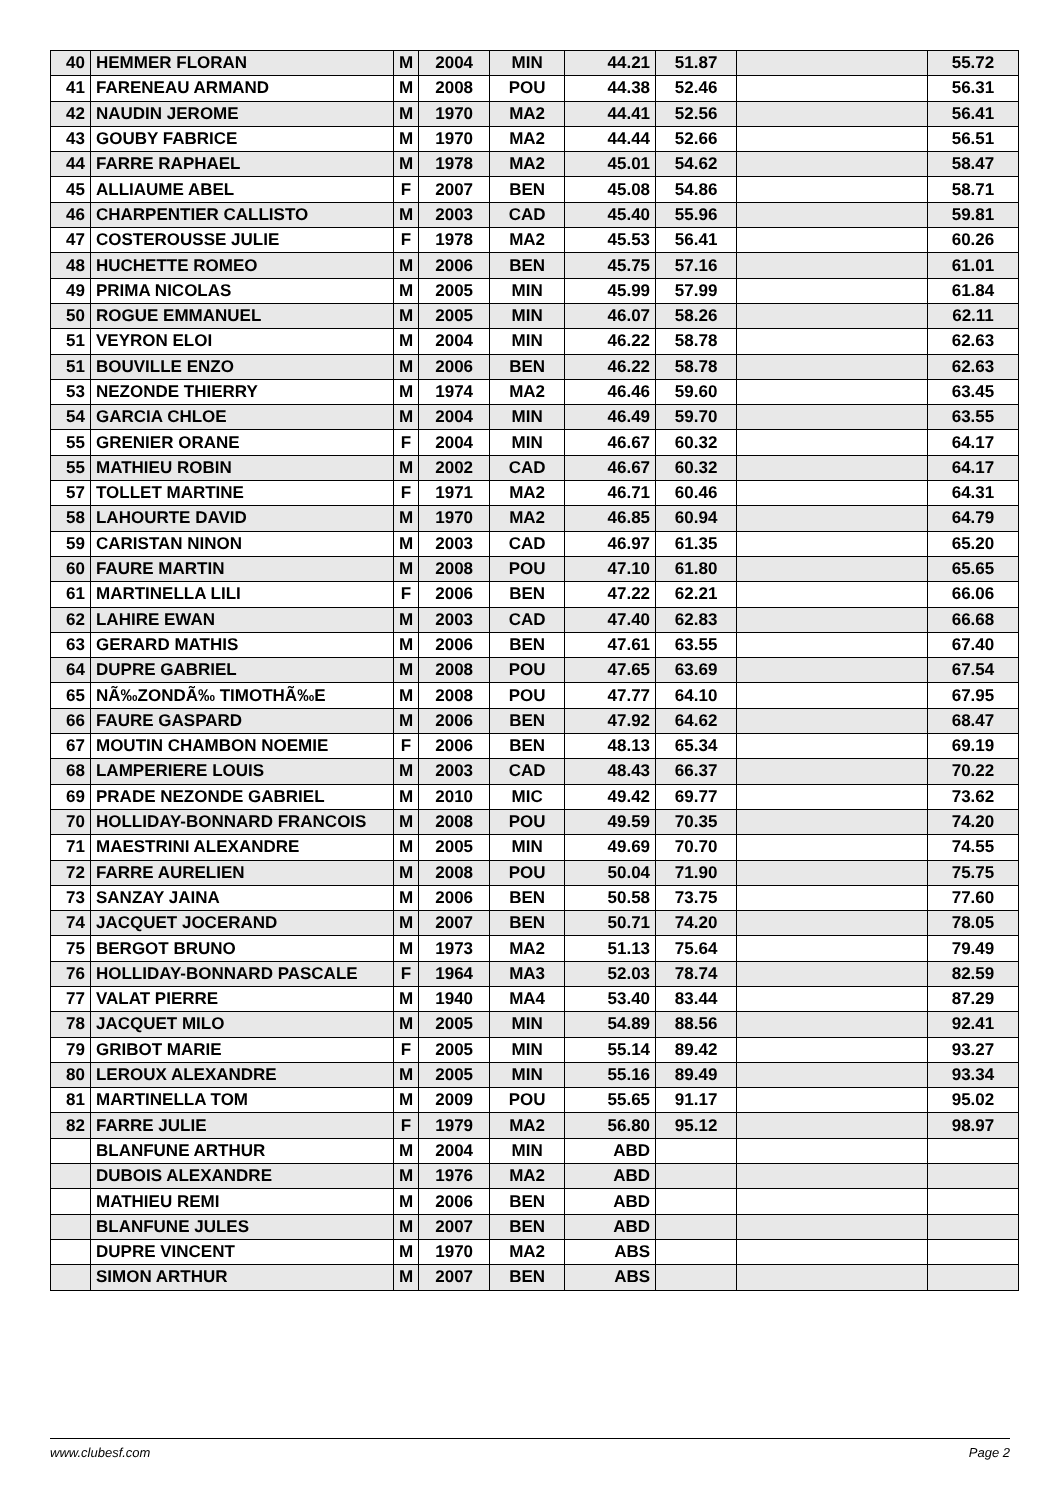| 40 | HEMMER FLORAN | M | 2004 | MIN | 44.21 | 51.87 | | 55.72 |
| 41 | FARENEAU ARMAND | M | 2008 | POU | 44.38 | 52.46 | | 56.31 |
| 42 | NAUDIN JEROME | M | 1970 | MA2 | 44.41 | 52.56 | | 56.41 |
| 43 | GOUBY FABRICE | M | 1970 | MA2 | 44.44 | 52.66 | | 56.51 |
| 44 | FARRE RAPHAEL | M | 1978 | MA2 | 45.01 | 54.62 | | 58.47 |
| 45 | ALLIAUME ABEL | F | 2007 | BEN | 45.08 | 54.86 | | 58.71 |
| 46 | CHARPENTIER CALLISTO | M | 2003 | CAD | 45.40 | 55.96 | | 59.81 |
| 47 | COSTEROUSSE JULIE | F | 1978 | MA2 | 45.53 | 56.41 | | 60.26 |
| 48 | HUCHETTE ROMEO | M | 2006 | BEN | 45.75 | 57.16 | | 61.01 |
| 49 | PRIMA NICOLAS | M | 2005 | MIN | 45.99 | 57.99 | | 61.84 |
| 50 | ROGUE EMMANUEL | M | 2005 | MIN | 46.07 | 58.26 | | 62.11 |
| 51 | VEYRON ELOI | M | 2004 | MIN | 46.22 | 58.78 | | 62.63 |
| 51 | BOUVILLE ENZO | M | 2006 | BEN | 46.22 | 58.78 | | 62.63 |
| 53 | NEZONDE THIERRY | M | 1974 | MA2 | 46.46 | 59.60 | | 63.45 |
| 54 | GARCIA CHLOE | M | 2004 | MIN | 46.49 | 59.70 | | 63.55 |
| 55 | GRENIER ORANE | F | 2004 | MIN | 46.67 | 60.32 | | 64.17 |
| 55 | MATHIEU ROBIN | M | 2002 | CAD | 46.67 | 60.32 | | 64.17 |
| 57 | TOLLET MARTINE | F | 1971 | MA2 | 46.71 | 60.46 | | 64.31 |
| 58 | LAHOURTE DAVID | M | 1970 | MA2 | 46.85 | 60.94 | | 64.79 |
| 59 | CARISTAN NINON | M | 2003 | CAD | 46.97 | 61.35 | | 65.20 |
| 60 | FAURE MARTIN | M | 2008 | POU | 47.10 | 61.80 | | 65.65 |
| 61 | MARTINELLA LILI | F | 2006 | BEN | 47.22 | 62.21 | | 66.06 |
| 62 | LAHIRE EWAN | M | 2003 | CAD | 47.40 | 62.83 | | 66.68 |
| 63 | GERARD MATHIS | M | 2006 | BEN | 47.61 | 63.55 | | 67.40 |
| 64 | DUPRE GABRIEL | M | 2008 | POU | 47.65 | 63.69 | | 67.54 |
| 65 | NÃ‰ZONDÃ‰ TIMOTHÃ‰E | M | 2008 | POU | 47.77 | 64.10 | | 67.95 |
| 66 | FAURE GASPARD | M | 2006 | BEN | 47.92 | 64.62 | | 68.47 |
| 67 | MOUTIN CHAMBON NOEMIE | F | 2006 | BEN | 48.13 | 65.34 | | 69.19 |
| 68 | LAMPERIERE LOUIS | M | 2003 | CAD | 48.43 | 66.37 | | 70.22 |
| 69 | PRADE NEZONDE GABRIEL | M | 2010 | MIC | 49.42 | 69.77 | | 73.62 |
| 70 | HOLLIDAY-BONNARD FRANCOIS | M | 2008 | POU | 49.59 | 70.35 | | 74.20 |
| 71 | MAESTRINI ALEXANDRE | M | 2005 | MIN | 49.69 | 70.70 | | 74.55 |
| 72 | FARRE AURELIEN | M | 2008 | POU | 50.04 | 71.90 | | 75.75 |
| 73 | SANZAY JAINA | M | 2006 | BEN | 50.58 | 73.75 | | 77.60 |
| 74 | JACQUET JOCERAND | M | 2007 | BEN | 50.71 | 74.20 | | 78.05 |
| 75 | BERGOT BRUNO | M | 1973 | MA2 | 51.13 | 75.64 | | 79.49 |
| 76 | HOLLIDAY-BONNARD PASCALE | F | 1964 | MA3 | 52.03 | 78.74 | | 82.59 |
| 77 | VALAT PIERRE | M | 1940 | MA4 | 53.40 | 83.44 | | 87.29 |
| 78 | JACQUET MILO | M | 2005 | MIN | 54.89 | 88.56 | | 92.41 |
| 79 | GRIBOT MARIE | F | 2005 | MIN | 55.14 | 89.42 | | 93.27 |
| 80 | LEROUX ALEXANDRE | M | 2005 | MIN | 55.16 | 89.49 | | 93.34 |
| 81 | MARTINELLA TOM | M | 2009 | POU | 55.65 | 91.17 | | 95.02 |
| 82 | FARRE JULIE | F | 1979 | MA2 | 56.80 | 95.12 | | 98.97 |
| | BLANFUNE ARTHUR | M | 2004 | MIN | ABD | | | |
| | DUBOIS ALEXANDRE | M | 1976 | MA2 | ABD | | | |
| | MATHIEU REMI | M | 2006 | BEN | ABD | | | |
| | BLANFUNE JULES | M | 2007 | BEN | ABD | | | |
| | DUPRE VINCENT | M | 1970 | MA2 | ABS | | | |
| | SIMON ARTHUR | M | 2007 | BEN | ABS | | | |
www.clubesf.com Page 2